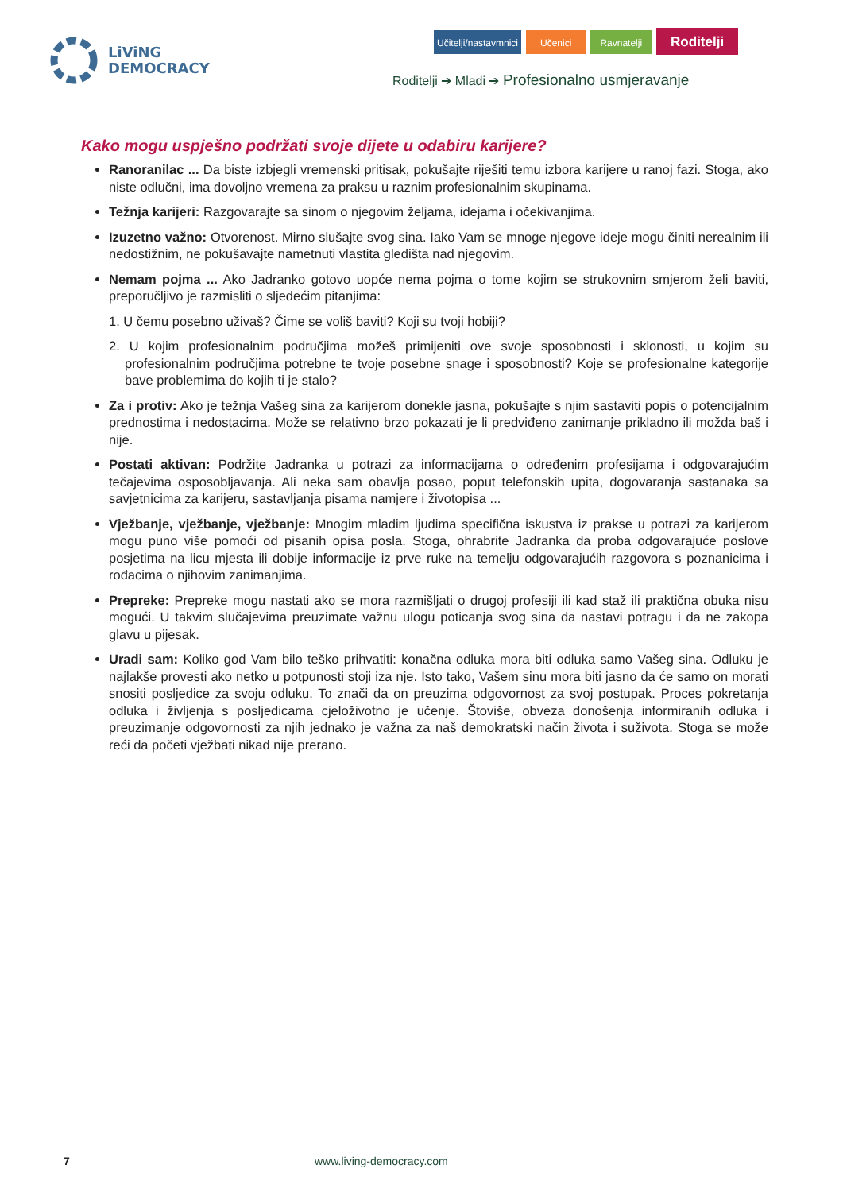LiViNG
DEMOCRACY
Učitelji/nastavmnici Učenici Ravnatelji
Roditelji
Roditelji ➔ Mladi ➔ Profesionalno usmjeravanje
Kako mogu uspješno podržati svoje dijete u odabiru karijere?
Ranoranilac ... Da biste izbjegli vremenski pritisak, pokušajte riješiti temu izbora karijere u ranoj fazi. Stoga, ako niste odlučni, ima dovoljno vremena za praksu u raznim profesionalnim skupinama.
Težnja karijeri: Razgovarajte sa sinom o njegovim željama, idejama i očekivanjima.
Izuzetno važno: Otvorenost. Mirno slušajte svog sina. Iako Vam se mnoge njegove ideje mogu činiti nerealnim ili nedostižnim, ne pokušavajte nametnuti vlastita gledišta nad njegovim.
Nemam pojma ... Ako Jadranko gotovo uopće nema pojma o tome kojim se strukovnim smjerom želi baviti, preporučljivo je razmisliti o sljedećim pitanjima:
1. U čemu posebno uživaš? Čime se voliš baviti? Koji su tvoji hobiji?
2. U kojim profesionalnim područjima možeš primijeniti ove svoje sposobnosti i sklonosti, u kojim su profesionalnim područjima potrebne te tvoje posebne snage i sposobnosti? Koje se profesionalne kategorije bave problemima do kojih ti je stalo?
Za i protiv: Ako je težnja Vašeg sina za karijerom donekle jasna, pokušajte s njim sastaviti popis o potencijalnim prednostima i nedostacima. Može se relativno brzo pokazati je li predviđeno zanimanje prikladno ili možda baš i nije.
Postati aktivan: Podržite Jadranka u potrazi za informacijama o određenim profesijama i odgovarajućim tečajevima osposobljavanja. Ali neka sam obavlja posao, poput telefonskih upita, dogovaranja sastanaka sa savjetnicima za karijeru, sastavljanja pisama namjere i životopisa ...
Vježbanje, vježbanje, vježbanje: Mnogim mladim ljudima specifična iskustva iz prakse u potrazi za karijerom mogu puno više pomoći od pisanih opisa posla. Stoga, ohrabrite Jadranka da proba odgovarajuće poslove posjetima na licu mjesta ili dobije informacije iz prve ruke na temelju odgovarajućih razgovora s poznanicima i rođacima o njihovim zanimanjima.
Prepreke: Prepreke mogu nastati ako se mora razmišljati o drugoj profesiji ili kad staž ili praktična obuka nisu mogući. U takvim slučajevima preuzimate važnu ulogu poticanja svog sina da nastavi potragu i da ne zakopa glavu u pijesak.
Uradi sam: Koliko god Vam bilo teško prihvatiti: konačna odluka mora biti odluka samo Vašeg sina. Odluku je najlakše provesti ako netko u potpunosti stoji iza nje. Isto tako, Vašem sinu mora biti jasno da će samo on morati snositi posljedice za svoju odluku. To znači da on preuzima odgovornost za svoj postupak. Proces pokretanja odluka i življenja s posljedicama cjeloživotno je učenje. Štoviše, obveza donošenja informiranih odluka i preuzimanje odgovornosti za njih jednako je važna za naš demokratski način života i suživota. Stoga se može reći da početi vježbati nikad nije prerano.
7 www.living-democracy.com